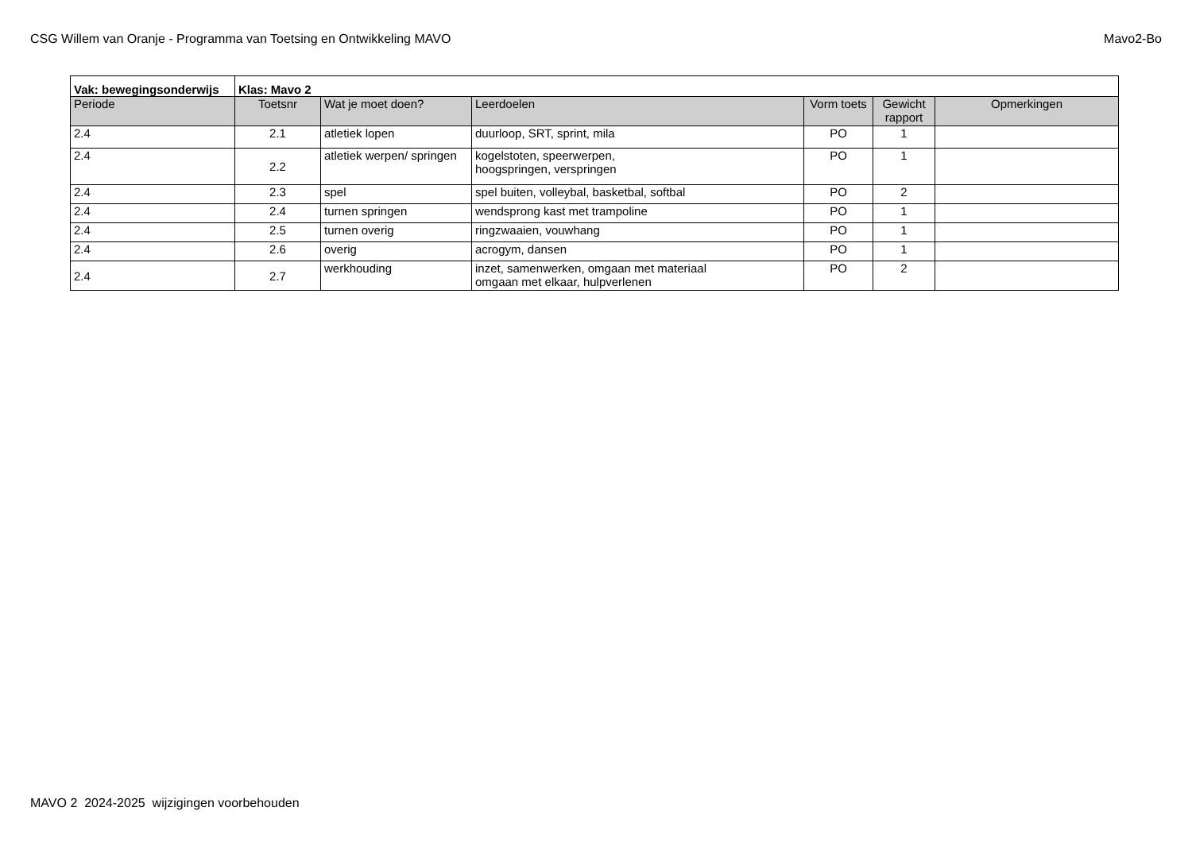CSG Willem van Oranje - Programma van Toetsing en Ontwikkeling MAVO Mavo2-Bo
| Vak: bewegingsonderwijs | Klas: Mavo 2 | | | | | |
| Periode | Toetsnr | Wat je moet doen? | Leerdoelen | Vorm toets | Gewicht rapport | Opmerkingen |
| 2.4 | 2.1 | atletiek lopen | duurloop, SRT, sprint, mila | PO | 1 | |
| 2.4 | 2.2 | atletiek werpen/ springen | kogelstoten, speerwerpen, hoogspringen, verspringen | PO | 1 | |
| 2.4 | 2.3 | spel | spel buiten, volleybal, basketbal, softbal | PO | 2 | |
| 2.4 | 2.4 | turnen springen | wendsprong kast met trampoline | PO | 1 | |
| 2.4 | 2.5 | turnen overig | ringzwaaien, vouwhang | PO | 1 | |
| 2.4 | 2.6 | overig | acrogym, dansen | PO | 1 | |
| 2.4 | 2.7 | werkhouding | inzet, samenwerken, omgaan met materiaal omgaan met elkaar, hulpverlenen | PO | 2 | |
MAVO 2 2024-2025 wijzigingen voorbehouden